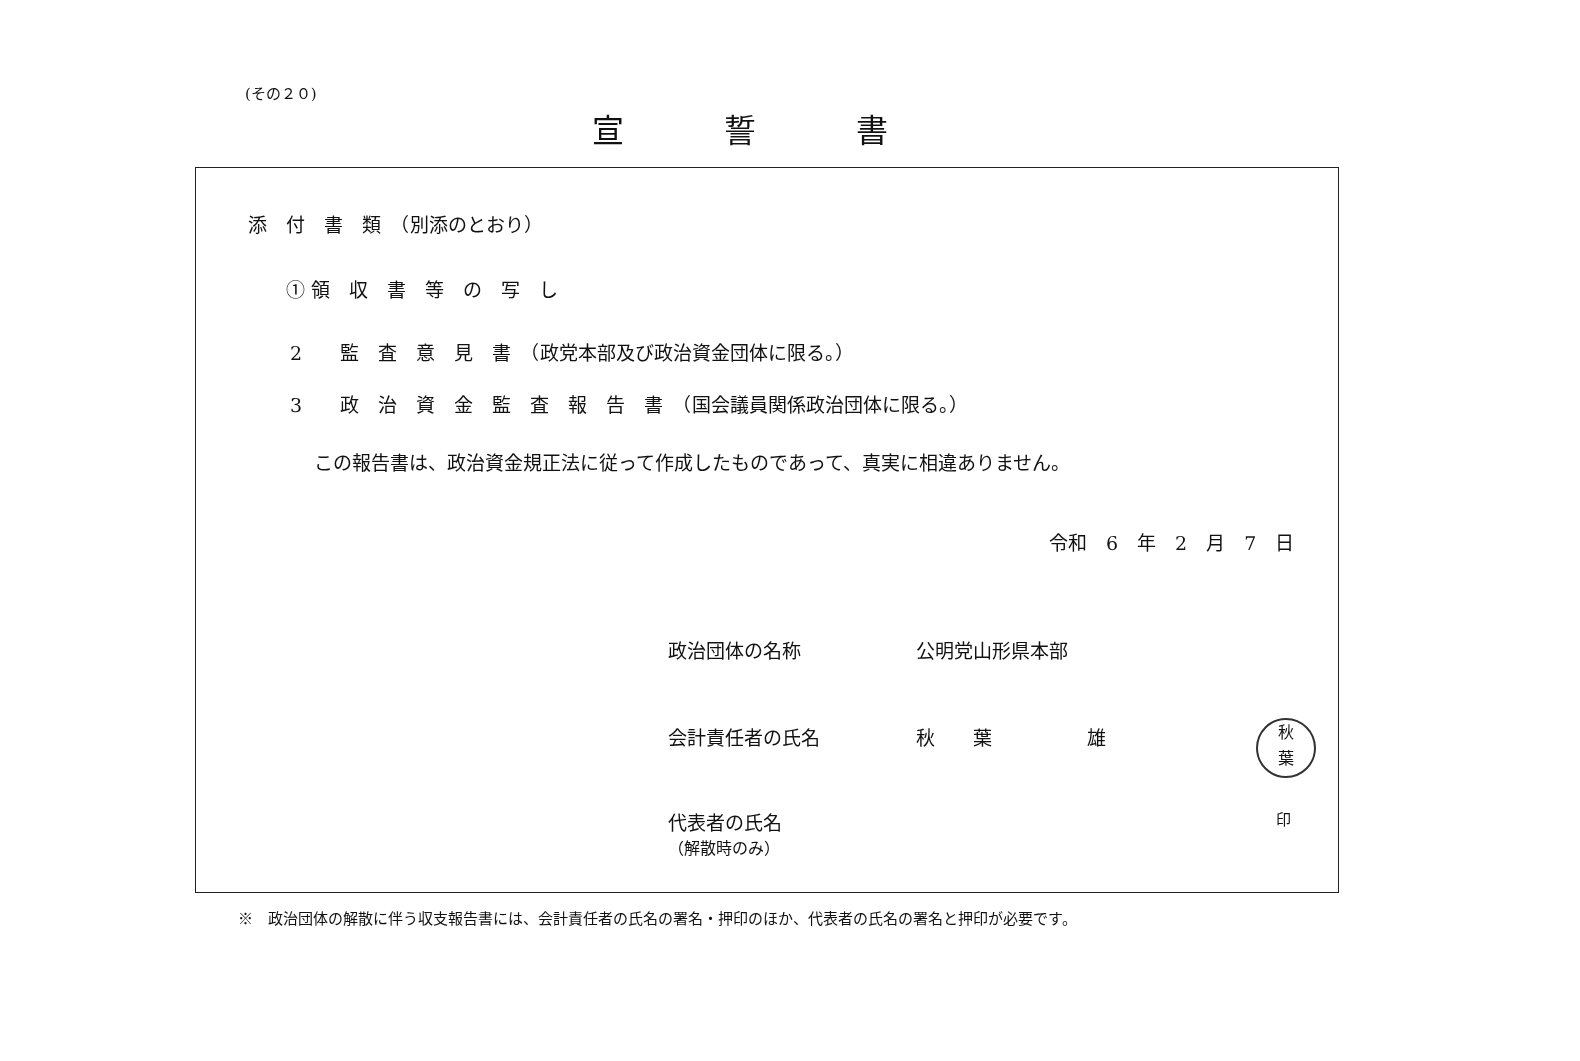(その２０)
宣誓書
添　付　書　類　（別添のとおり）
① 領　収　書　等　の　写　し
2　　監　査　意　見　書　（政党本部及び政治資金団体に限る。）
3　　政　治　資　金　監　査　報　告　書　（国会議員関係政治団体に限る。）
この報告書は、政治資金規正法に従って作成したものであって、真実に相違ありません。
令和　6　年　2　月　7　日
政治団体の名称 公明党山形県本部
会計責任者の氏名 秋　　葉　　　　　雄
秋
葉
代表者の氏名
（解散時のみ）
印
※　政治団体の解散に伴う収支報告書には、会計責任者の氏名の署名・押印のほか、代表者の氏名の署名と押印が必要です。